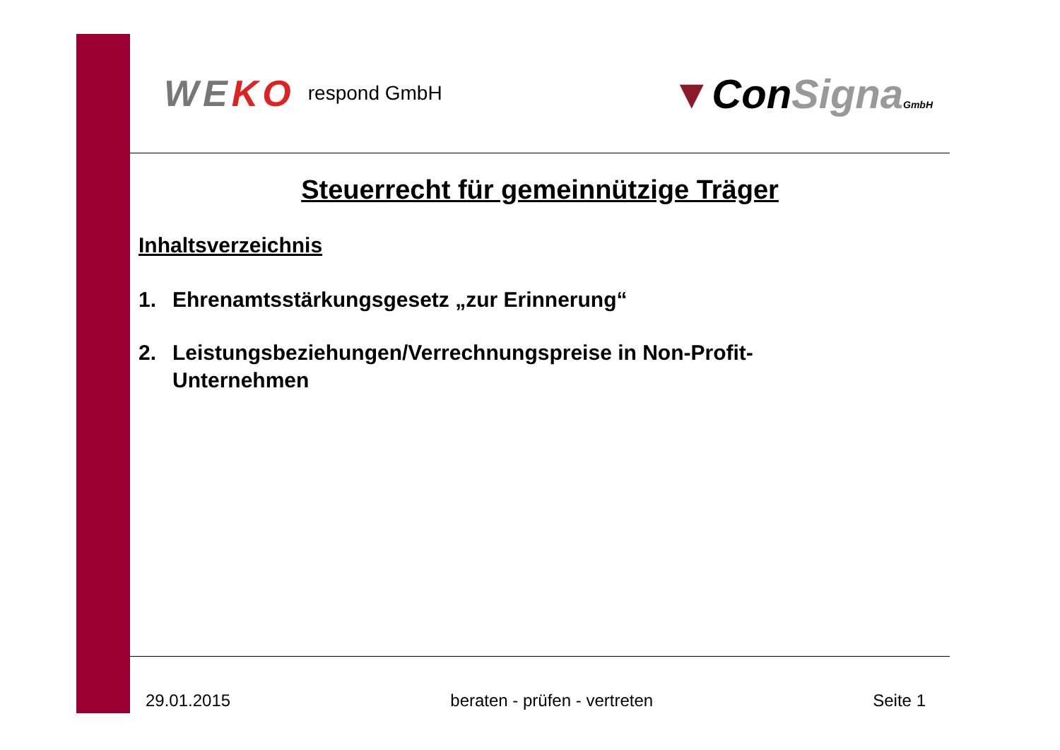WEKO respond GmbH
▼ConSigna GmbH
Steuerrecht für gemeinnützige Träger
Inhaltsverzeichnis
1. Ehrenamtsstärkungsgesetz „zur Erinnerung“
2. Leistungsbeziehungen/Verrechnungspreise in Non-Profit-
Unternehmen
29.01.2015 beraten - prüfen - vertreten Seite 1